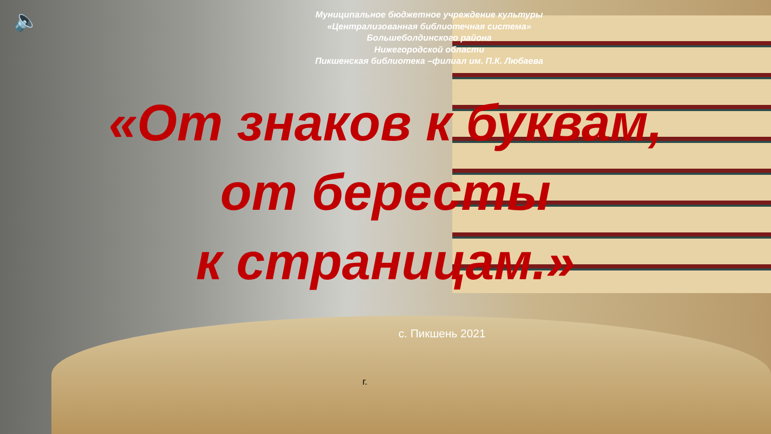🔈
Муниципальное бюджетное учреждение культуры
«Централизованная библиотечная система»
Большеболдинского района
Нижегородской области
Пикшенская библиотека –филиал им. П.К. Любаева
«От знаков к буквам,
от бересты
к страницам.»
с. Пикшень 2021
г.